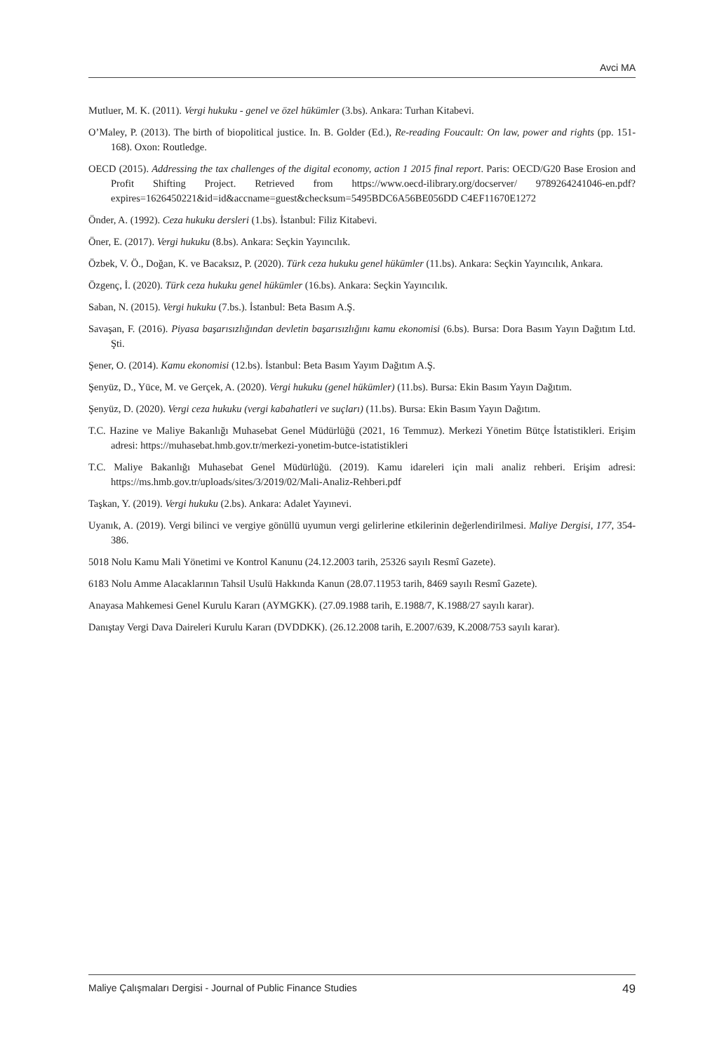Avci MA
Mutluer, M. K. (2011). Vergi hukuku - genel ve özel hükümler (3.bs). Ankara: Turhan Kitabevi.
O’Maley, P. (2013). The birth of biopolitical justice. In. B. Golder (Ed.), Re-reading Foucault: On law, power and rights (pp. 151-168). Oxon: Routledge.
OECD (2015). Addressing the tax challenges of the digital economy, action 1 2015 final report. Paris: OECD/G20 Base Erosion and Profit Shifting Project. Retrieved from https://www.oecd-ilibrary.org/docserver/ 9789264241046-en.pdf?expires=1626450221&id=id&accname=guest&checksum=5495BDC6A56BE056DD C4EF11670E1272
Önder, A. (1992). Ceza hukuku dersleri (1.bs). İstanbul: Filiz Kitabevi.
Öner, E. (2017). Vergi hukuku (8.bs). Ankara: Seçkin Yayıncılık.
Özbek, V. Ö., Doğan, K. ve Bacaksız, P. (2020). Türk ceza hukuku genel hükümler (11.bs). Ankara: Seçkin Yayıncılık, Ankara.
Özgenç, İ. (2020). Türk ceza hukuku genel hükümler (16.bs). Ankara: Seçkin Yayıncılık.
Saban, N. (2015). Vergi hukuku (7.bs.). İstanbul: Beta Basım A.Ş.
Savaşan, F. (2016). Piyasa başarısızlığından devletin başarısızlığını kamu ekonomisi (6.bs). Bursa: Dora Basım Yayın Dağıtım Ltd. Şti.
Şener, O. (2014). Kamu ekonomisi (12.bs). İstanbul: Beta Basım Yayım Dağıtım A.Ş.
Şenyüz, D., Yüce, M. ve Gerçek, A. (2020). Vergi hukuku (genel hükümler) (11.bs). Bursa: Ekin Basım Yayın Dağıtım.
Şenyüz, D. (2020). Vergi ceza hukuku (vergi kabahatleri ve suçları) (11.bs). Bursa: Ekin Basım Yayın Dağıtım.
T.C. Hazine ve Maliye Bakanlığı Muhasebat Genel Müdürlüğü (2021, 16 Temmuz). Merkezi Yönetim Bütçe İstatistikleri. Erişim adresi: https://muhasebat.hmb.gov.tr/merkezi-yonetim-butce-istatistikleri
T.C. Maliye Bakanlığı Muhasebat Genel Müdürlüğü. (2019). Kamu idareleri için mali analiz rehberi. Erişim adresi: https://ms.hmb.gov.tr/uploads/sites/3/2019/02/Mali-Analiz-Rehberi.pdf
Taşkan, Y. (2019). Vergi hukuku (2.bs). Ankara: Adalet Yayınevi.
Uyanık, A. (2019). Vergi bilinci ve vergiye gönüllü uyumun vergi gelirlerine etkilerinin değerlendirilmesi. Maliye Dergisi, 177, 354-386.
5018 Nolu Kamu Mali Yönetimi ve Kontrol Kanunu (24.12.2003 tarih, 25326 sayılı Resmî Gazete).
6183 Nolu Amme Alacaklarının Tahsil Usulü Hakkında Kanun (28.07.11953 tarih, 8469 sayılı Resmî Gazete).
Anayasa Mahkemesi Genel Kurulu Kararı (AYMGKK). (27.09.1988 tarih, E.1988/7, K.1988/27 sayılı karar).
Danıştay Vergi Dava Daireleri Kurulu Kararı (DVDDKK). (26.12.2008 tarih, E.2007/639, K.2008/753 sayılı karar).
Maliye Çalışmaları Dergisi - Journal of Public Finance Studies 49